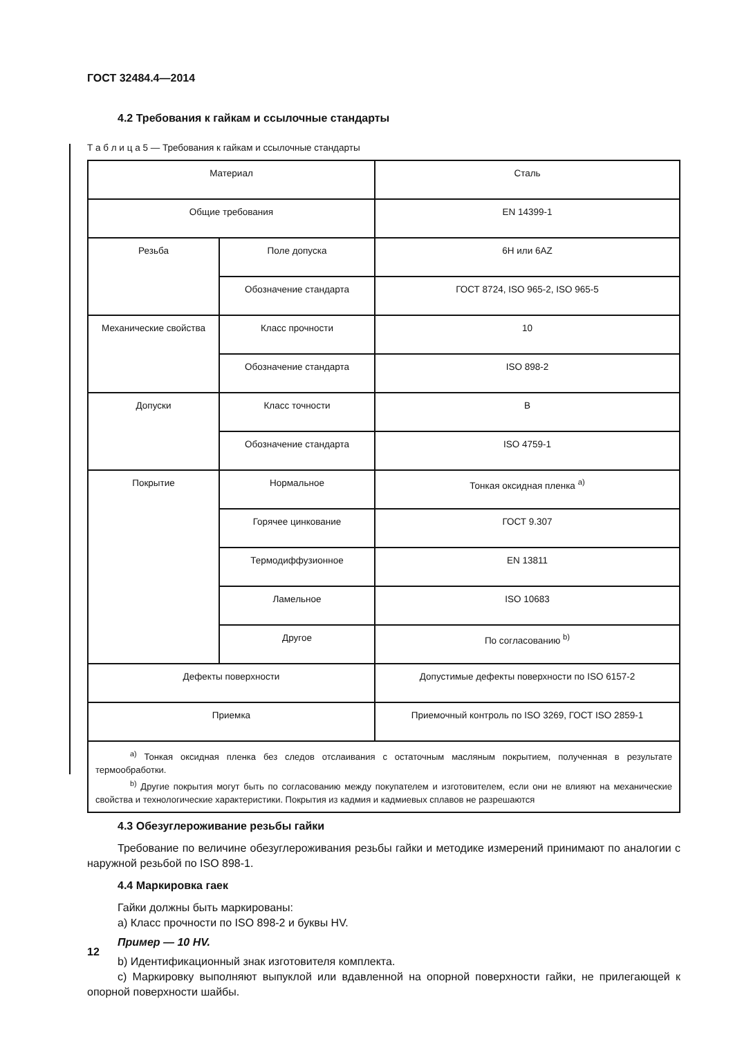ГОСТ 32484.4—2014
4.2 Требования к гайкам и ссылочные стандарты
Т а б л и ц а 5 — Требования к гайкам и ссылочные стандарты
| Материал | | Сталь |
| Общие требования | | EN 14399-1 |
| Резьба | Поле допуска | 6H или 6AZ |
| | Обозначение стандарта | ГОСТ 8724, ISO 965-2, ISO 965-5 |
| Механические свойства | Класс прочности | 10 |
| | Обозначение стандарта | ISO 898-2 |
| Допуски | Класс точности | B |
| | Обозначение стандарта | ISO 4759-1 |
| Покрытие | Нормальное | Тонкая оксидная пленка <sup>a)</sup> |
| | Горячее цинкование | ГОСТ 9.307 |
| | Термодиффузионное | EN 13811 |
| | Ламельное | ISO 10683 |
| | Другое | По согласованию <sup>b)</sup> |
| Дефекты поверхности | | Допустимые дефекты поверхности по ISO 6157-2 |
| Приемка | | Приемочный контроль по ISO 3269, ГОСТ ISO 2859-1 |
| <sup>a)</sup> Тонкая оксидная пленка без следов отслаивания с остаточным масляным покрытием, полученная в результате термообработки. <sup>b)</sup> Другие покрытия могут быть по согласованию между покупателем и изготовителем, если они не влияют на механические свойства и технологические характеристики. Покрытия из кадмия и кадмиевых сплавов не разрешаются | | |
4.3 Обезуглероживание резьбы гайки
Требование по величине обезуглероживания резьбы гайки и методике измерений принимают по аналогии с наружной резьбой по ISO 898-1.
4.4 Маркировка гаек
Гайки должны быть маркированы:
а) Класс прочности по ISO 898-2 и буквы HV.
Пример — 10 HV.
b) Идентификационный знак изготовителя комплекта.
c) Маркировку выполняют выпуклой или вдавленной на опорной поверхности гайки, не прилегающей к опорной поверхности шайбы.
12